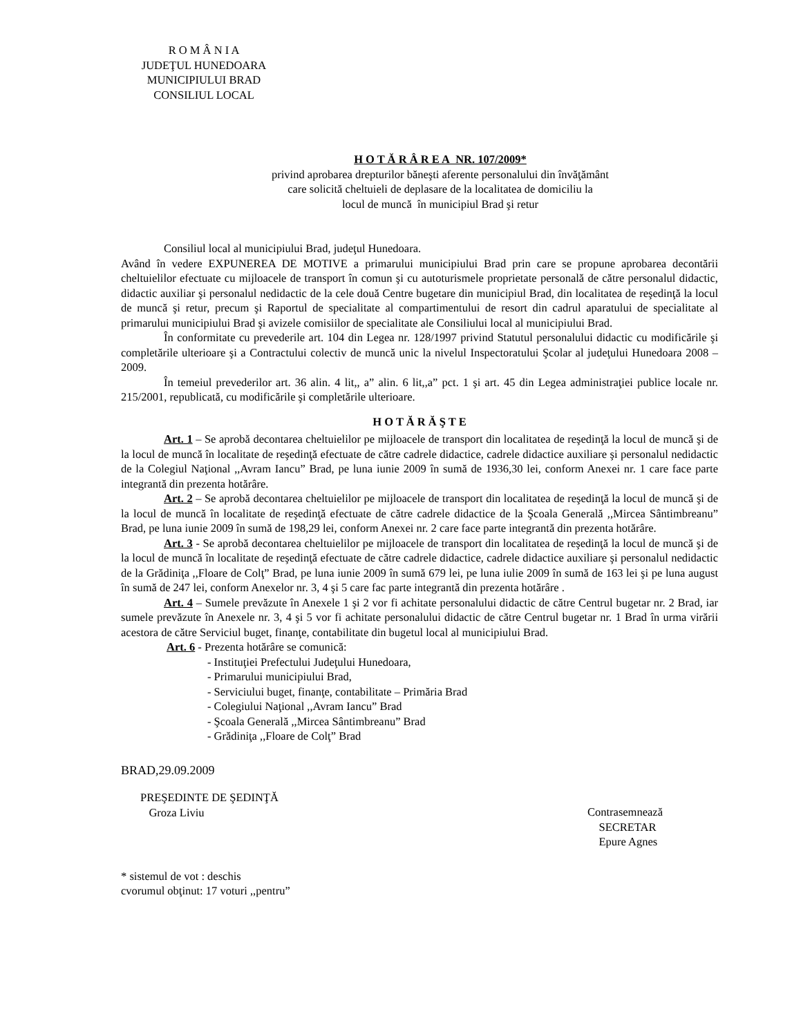R O M Â N I A
JUDEŢUL HUNEDOARA
MUNICIPIULUI BRAD
CONSILIUL LOCAL
H O T Ă R Â R E A NR. 107/2009*
privind aprobarea drepturilor băneşti aferente personalului din învăţământ
care solicită cheltuieli de deplasare de la localitatea de domiciliu la
locul de muncă în municipiul Brad şi retur
Consiliul local al municipiului Brad, judeţul Hunedoara.
Având în vedere EXPUNEREA DE MOTIVE a primarului municipiului Brad prin care se propune aprobarea decontării cheltuielilor efectuate cu mijloacele de transport în comun şi cu autoturismele proprietate personală de către personalul didactic, didactic auxiliar şi personalul nedidactic de la cele două Centre bugetare din municipiul Brad, din localitatea de reşedinţă la locul de muncă şi retur, precum şi Raportul de specialitate al compartimentului de resort din cadrul aparatului de specialitate al primarului municipiului Brad şi avizele comisiilor de specialitate ale Consiliului local al municipiului Brad.
În conformitate cu prevederile art. 104 din Legea nr. 128/1997 privind Statutul personalului didactic cu modificările şi completările ulterioare şi a Contractului colectiv de muncă unic la nivelul Inspectoratului Şcolar al judeţului Hunedoara 2008 – 2009.
În temeiul prevederilor art. 36 alin. 4 lit,, a” alin. 6 lit,,a” pct. 1 şi art. 45 din Legea administraţiei publice locale nr. 215/2001, republicată, cu modificările şi completările ulterioare.
H O T Ă R Ă Ş T E
Art. 1 – Se aprobă decontarea cheltuielilor pe mijloacele de transport din localitatea de reşedinţă la locul de muncă şi de la locul de muncă în localitate de reşedinţă efectuate de către cadrele didactice, cadrele didactice auxiliare şi personalul nedidactic de la Colegiul Naţional ,,Avram Iancu” Brad, pe luna iunie 2009 în sumă de 1936,30 lei, conform Anexei nr. 1 care face parte integrantă din prezenta hotărâre.
Art. 2 – Se aprobă decontarea cheltuielilor pe mijloacele de transport din localitatea de reşedinţă la locul de muncă şi de la locul de muncă în localitate de reşedinţă efectuate de către cadrele didactice de la Şcoala Generală ,,Mircea Sântimbreanu” Brad, pe luna iunie 2009 în sumă de 198,29 lei, conform Anexei nr. 2 care face parte integrantă din prezenta hotărâre.
Art. 3 - Se aprobă decontarea cheltuielilor pe mijloacele de transport din localitatea de reşedinţă la locul de muncă şi de la locul de muncă în localitate de reşedinţă efectuate de către cadrele didactice, cadrele didactice auxiliare şi personalul nedidactic de la Grădiniţa ,,Floare de Colţ” Brad, pe luna iunie 2009 în sumă 679 lei, pe luna iulie 2009 în sumă de 163 lei şi pe luna august în sumă de 247 lei, conform Anexelor nr. 3, 4 şi 5 care fac parte integrantă din prezenta hotărâre .
Art. 4 – Sumele prevăzute în Anexele 1 şi 2 vor fi achitate personalului didactic de către Centrul bugetar nr. 2 Brad, iar sumele prevăzute în Anexele nr. 3, 4 şi 5 vor fi achitate personalului didactic de către Centrul bugetar nr. 1 Brad în urma virării acestora de către Serviciul buget, finanţe, contabilitate din bugetul local al municipiului Brad.
Art. 6 - Prezenta hotărâre se comunică:
- Instituţiei Prefectului Judeţului Hunedoara,
- Primarului municipiului Brad,
- Serviciului buget, finanţe, contabilitate – Primăria Brad
- Colegiului Naţional ,,Avram Iancu” Brad
- Şcoala Generală ,,Mircea Sântimbreanu” Brad
- Grădiniţa ,,Floare de Colţ” Brad
BRAD,29.09.2009
PREŞEDINTE DE ŞEDINŢĂ
Groza Liviu
Contrasemnează
SECRETAR
Epure Agnes
* sistemul de vot : deschis
cvorumul obţinut: 17 voturi ,,pentru”